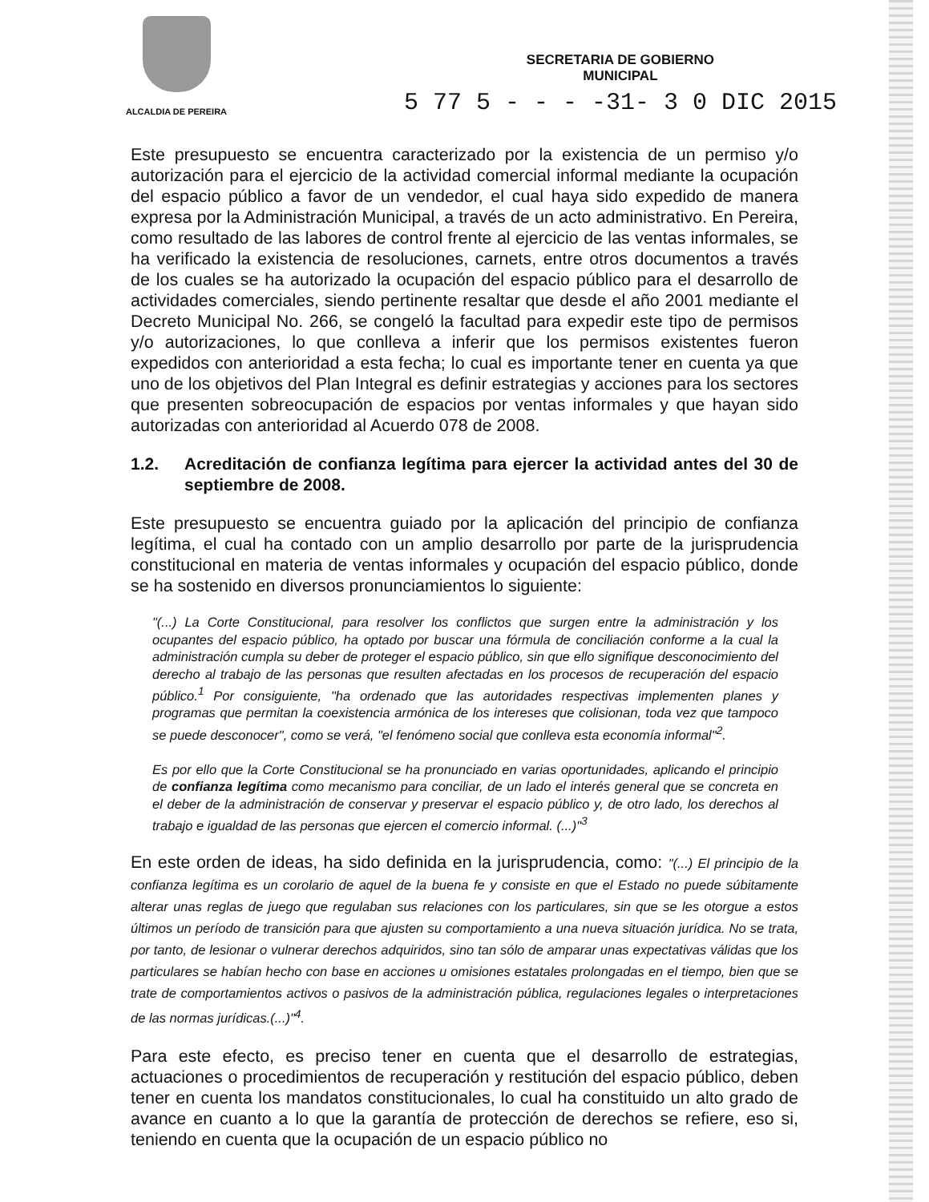ALCALDIA DE PEREIRA
SECRETARIA DE GOBIERNO
MUNICIPAL
5 77 5 - - - -31- 3 0 DIC 2015
Este presupuesto se encuentra caracterizado por la existencia de un permiso y/o autorización para el ejercicio de la actividad comercial informal mediante la ocupación del espacio público a favor de un vendedor, el cual haya sido expedido de manera expresa por la Administración Municipal, a través de un acto administrativo. En Pereira, como resultado de las labores de control frente al ejercicio de las ventas informales, se ha verificado la existencia de resoluciones, carnets, entre otros documentos a través de los cuales se ha autorizado la ocupación del espacio público para el desarrollo de actividades comerciales, siendo pertinente resaltar que desde el año 2001 mediante el Decreto Municipal No. 266, se congeló la facultad para expedir este tipo de permisos y/o autorizaciones, lo que conlleva a inferir que los permisos existentes fueron expedidos con anterioridad a esta fecha; lo cual es importante tener en cuenta ya que uno de los objetivos del Plan Integral es definir estrategias y acciones para los sectores que presenten sobreocupación de espacios por ventas informales y que hayan sido autorizadas con anterioridad al Acuerdo 078 de 2008.
1.2. Acreditación de confianza legítima para ejercer la actividad antes del 30 de septiembre de 2008.
Este presupuesto se encuentra guiado por la aplicación del principio de confianza legítima, el cual ha contado con un amplio desarrollo por parte de la jurisprudencia constitucional en materia de ventas informales y ocupación del espacio público, donde se ha sostenido en diversos pronunciamientos lo siguiente:
"(...) La Corte Constitucional, para resolver los conflictos que surgen entre la administración y los ocupantes del espacio público, ha optado por buscar una fórmula de conciliación conforme a la cual la administración cumpla su deber de proteger el espacio público, sin que ello signifique desconocimiento del derecho al trabajo de las personas que resulten afectadas en los procesos de recuperación del espacio público.<sup>1</sup> Por consiguiente, "ha ordenado que las autoridades respectivas implementen planes y programas que permitan la coexistencia armónica de los intereses que colisionan, toda vez que tampoco se puede desconocer", como se verá, "el fenómeno social que conlleva esta economía informal"<sup>2</sup>.
Es por ello que la Corte Constitucional se ha pronunciado en varias oportunidades, aplicando el principio de confianza legítima como mecanismo para conciliar, de un lado el interés general que se concreta en el deber de la administración de conservar y preservar el espacio público y, de otro lado, los derechos al trabajo e igualdad de las personas que ejercen el comercio informal. (...)"<sup>3</sup>
En este orden de ideas, ha sido definida en la jurisprudencia, como: "(...) El principio de la confianza legítima es un corolario de aquel de la buena fe y consiste en que el Estado no puede súbitamente alterar unas reglas de juego que regulaban sus relaciones con los particulares, sin que se les otorgue a estos últimos un período de transición para que ajusten su comportamiento a una nueva situación jurídica. No se trata, por tanto, de lesionar o vulnerar derechos adquiridos, sino tan sólo de amparar unas expectativas válidas que los particulares se habían hecho con base en acciones u omisiones estatales prolongadas en el tiempo, bien que se trate de comportamientos activos o pasivos de la administración pública, regulaciones legales o interpretaciones de las normas jurídicas.(...)"<sup>4</sup>.
Para este efecto, es preciso tener en cuenta que el desarrollo de estrategias, actuaciones o procedimientos de recuperación y restitución del espacio público, deben tener en cuenta los mandatos constitucionales, lo cual ha constituido un alto grado de avance en cuanto a lo que la garantía de protección de derechos se refiere, eso si, teniendo en cuenta que la ocupación de un espacio público no